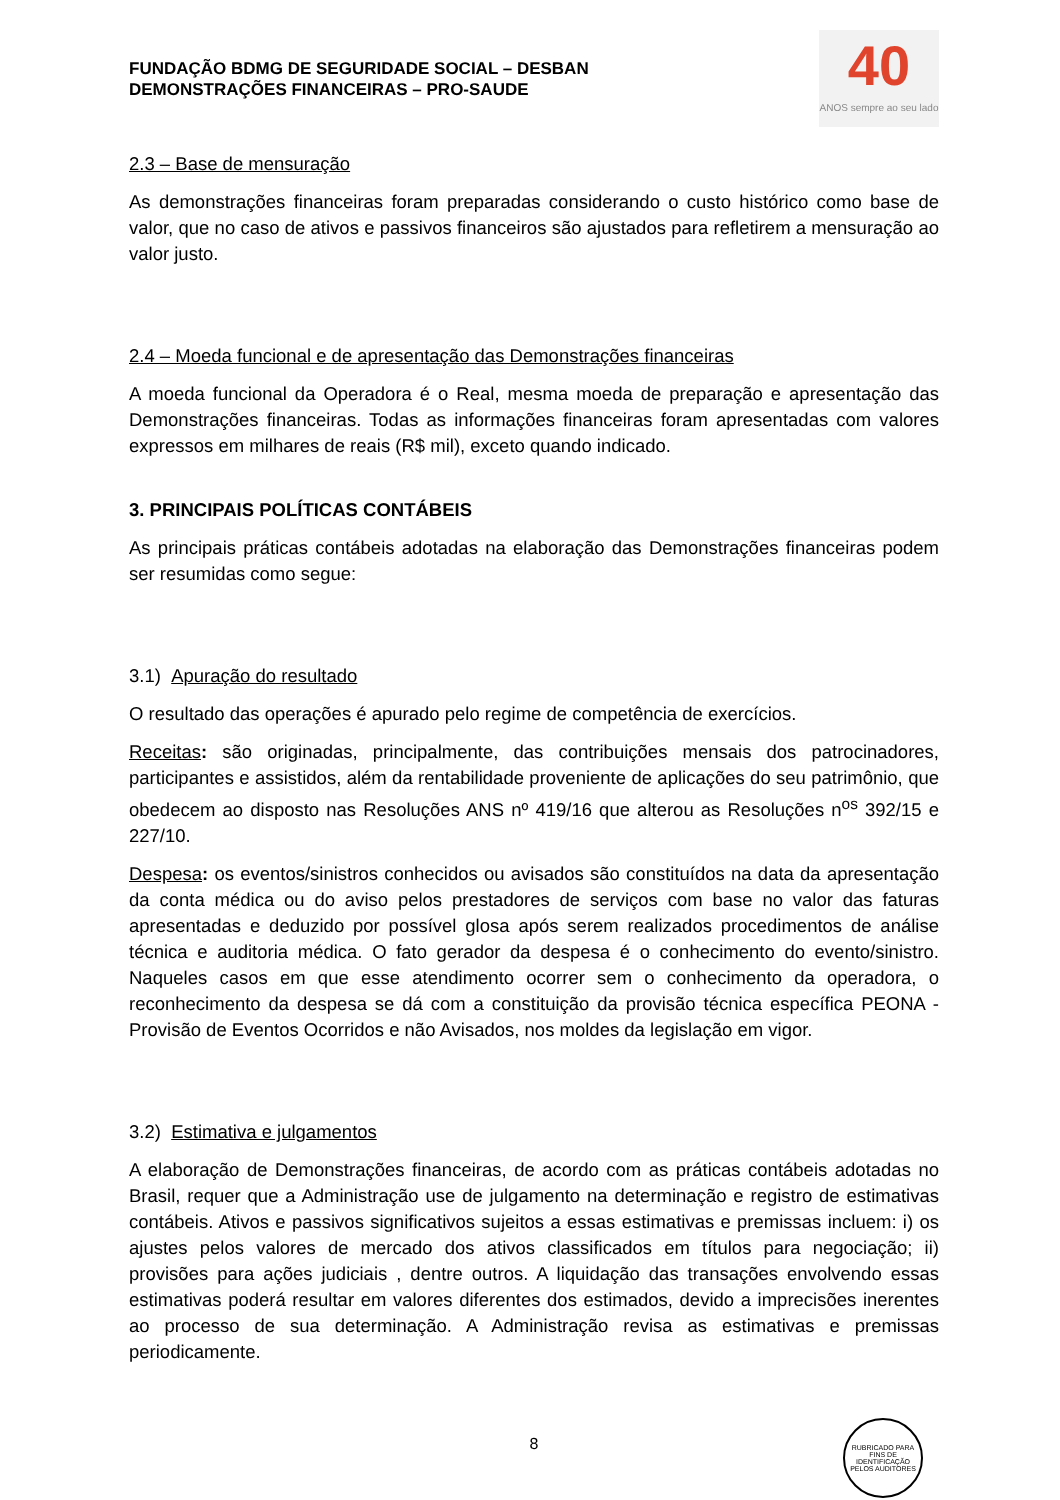FUNDAÇÃO BDMG DE SEGURIDADE SOCIAL – DESBAN
DEMONSTRAÇÕES FINANCEIRAS – PRO-SAUDE
40
ANOS sempre ao seu lado
2.3 – Base de mensuração
As demonstrações financeiras foram preparadas considerando o custo histórico como base de valor, que no caso de ativos e passivos financeiros são ajustados para refletirem a mensuração ao valor justo.
2.4 – Moeda funcional e de apresentação das Demonstrações financeiras
A moeda funcional da Operadora é o Real, mesma moeda de preparação e apresentação das Demonstrações financeiras. Todas as informações financeiras foram apresentadas com valores expressos em milhares de reais (R$ mil), exceto quando indicado.
3. PRINCIPAIS POLÍTICAS CONTÁBEIS
As principais práticas contábeis adotadas na elaboração das Demonstrações financeiras podem ser resumidas como segue:
3.1) Apuração do resultado
O resultado das operações é apurado pelo regime de competência de exercícios.
Receitas: são originadas, principalmente, das contribuições mensais dos patrocinadores, participantes e assistidos, além da rentabilidade proveniente de aplicações do seu patrimônio, que obedecem ao disposto nas Resoluções ANS nº 419/16 que alterou as Resoluções n<sup>os</sup> 392/15 e 227/10.
Despesa: os eventos/sinistros conhecidos ou avisados são constituídos na data da apresentação da conta médica ou do aviso pelos prestadores de serviços com base no valor das faturas apresentadas e deduzido por possível glosa após serem realizados procedimentos de análise técnica e auditoria médica. O fato gerador da despesa é o conhecimento do evento/sinistro. Naqueles casos em que esse atendimento ocorrer sem o conhecimento da operadora, o reconhecimento da despesa se dá com a constituição da provisão técnica específica PEONA - Provisão de Eventos Ocorridos e não Avisados, nos moldes da legislação em vigor.
3.2) Estimativa e julgamentos
A elaboração de Demonstrações financeiras, de acordo com as práticas contábeis adotadas no Brasil, requer que a Administração use de julgamento na determinação e registro de estimativas contábeis. Ativos e passivos significativos sujeitos a essas estimativas e premissas incluem: i) os ajustes pelos valores de mercado dos ativos classificados em títulos para negociação; ii) provisões para ações judiciais , dentre outros. A liquidação das transações envolvendo essas estimativas poderá resultar em valores diferentes dos estimados, devido a imprecisões inerentes ao processo de sua determinação. A Administração revisa as estimativas e premissas periodicamente.
8
RUBRICADO PARA FINS DE IDENTIFICAÇÃO
PELOS AUDITORES